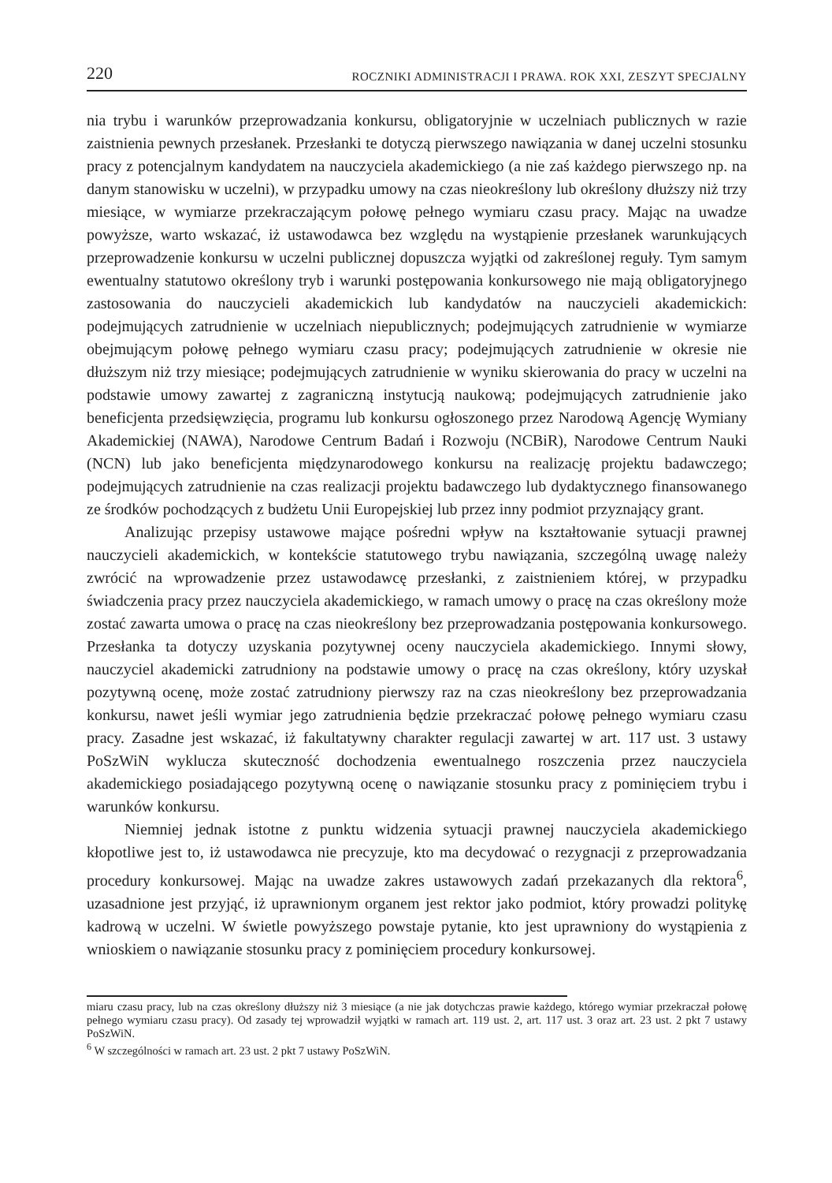220 ROCZNIKI ADMINISTRACJI I PRAWA. ROK XXI, ZESZYT SPECJALNY
nia trybu i warunków przeprowadzania konkursu, obligatoryjnie w uczelniach publicznych w razie zaistnienia pewnych przesłanek. Przesłanki te dotyczą pierwszego nawiązania w danej uczelni stosunku pracy z potencjalnym kandydatem na nauczyciela akademickiego (a nie zaś każdego pierwszego np. na danym stanowisku w uczelni), w przypadku umowy na czas nieokreślony lub określony dłuższy niż trzy miesiące, w wymiarze przekraczającym połowę pełnego wymiaru czasu pracy. Mając na uwadze powyższe, warto wskazać, iż ustawodawca bez względu na wystąpienie przesłanek warunkujących przeprowadzenie konkursu w uczelni publicznej dopuszcza wyjątki od zakreślonej reguły. Tym samym ewentualny statutowo określony tryb i warunki postępowania konkursowego nie mają obligatoryjnego zastosowania do nauczycieli akademickich lub kandydatów na nauczycieli akademickich: podejmujących zatrudnienie w uczelniach niepublicznych; podejmujących zatrudnienie w wymiarze obejmującym połowę pełnego wymiaru czasu pracy; podejmujących zatrudnienie w okresie nie dłuższym niż trzy miesiące; podejmujących zatrudnienie w wyniku skierowania do pracy w uczelni na podstawie umowy zawartej z zagraniczną instytucją naukową; podejmujących zatrudnienie jako beneficjenta przedsięwzięcia, programu lub konkursu ogłoszonego przez Narodową Agencję Wymiany Akademickiej (NAWA), Narodowe Centrum Badań i Rozwoju (NCBiR), Narodowe Centrum Nauki (NCN) lub jako beneficjenta międzynarodowego konkursu na realizację projektu badawczego; podejmujących zatrudnienie na czas realizacji projektu badawczego lub dydaktycznego finansowanego ze środków pochodzących z budżetu Unii Europejskiej lub przez inny podmiot przyznający grant.
Analizując przepisy ustawowe mające pośredni wpływ na kształtowanie sytuacji prawnej nauczycieli akademickich, w kontekście statutowego trybu nawiązania, szczególną uwagę należy zwrócić na wprowadzenie przez ustawodawcę przesłanki, z zaistnieniem której, w przypadku świadczenia pracy przez nauczyciela akademickiego, w ramach umowy o pracę na czas określony może zostać zawarta umowa o pracę na czas nieokreślony bez przeprowadzania postępowania konkursowego. Przesłanka ta dotyczy uzyskania pozytywnej oceny nauczyciela akademickiego. Innymi słowy, nauczyciel akademicki zatrudniony na podstawie umowy o pracę na czas określony, który uzyskał pozytywną ocenę, może zostać zatrudniony pierwszy raz na czas nieokreślony bez przeprowadzania konkursu, nawet jeśli wymiar jego zatrudnienia będzie przekraczać połowę pełnego wymiaru czasu pracy. Zasadne jest wskazać, iż fakultatywny charakter regulacji zawartej w art. 117 ust. 3 ustawy PoSzWiN wyklucza skuteczność dochodzenia ewentualnego roszczenia przez nauczyciela akademickiego posiadającego pozytywną ocenę o nawiązanie stosunku pracy z pominięciem trybu i warunków konkursu.
Niemniej jednak istotne z punktu widzenia sytuacji prawnej nauczyciela akademickiego kłopotliwe jest to, iż ustawodawca nie precyzuje, kto ma decydować o rezygnacji z przeprowadzania procedury konkursowej. Mając na uwadze zakres ustawowych zadań przekazanych dla rektora<sup>6</sup>, uzasadnione jest przyjąć, iż uprawnionym organem jest rektor jako podmiot, który prowadzi politykę kadrową w uczelni. W świetle powyższego powstaje pytanie, kto jest uprawniony do wystąpienia z wnioskiem o nawiązanie stosunku pracy z pominięciem procedury konkursowej.
miaru czasu pracy, lub na czas określony dłuższy niż 3 miesiące (a nie jak dotychczas prawie każdego, którego wymiar przekraczał połowę pełnego wymiaru czasu pracy). Od zasady tej wprowadził wyjątki w ramach art. 119 ust. 2, art. 117 ust. 3 oraz art. 23 ust. 2 pkt 7 ustawy PoSzWiN.
<sup>6</sup> W szczególności w ramach art. 23 ust. 2 pkt 7 ustawy PoSzWiN.